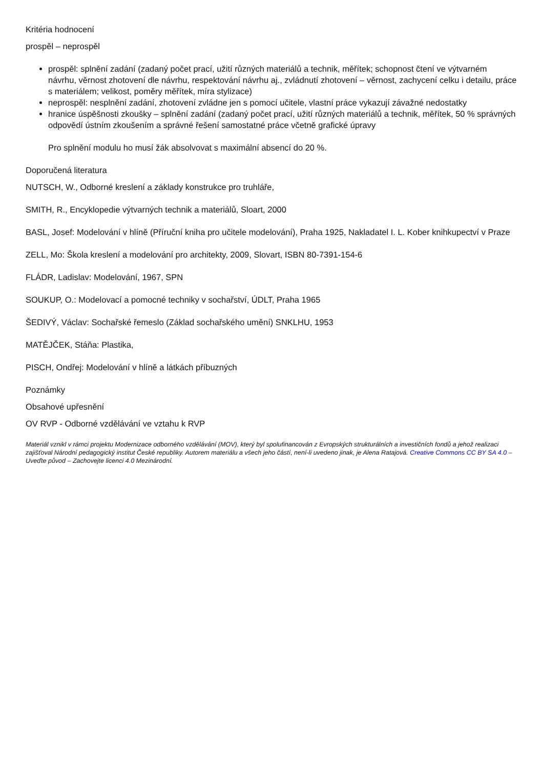Kritéria hodnocení
prospěl – neprospěl
prospěl: splnění zadání (zadaný počet prací, užití různých materiálů a technik, měřítek; schopnost čtení ve výtvarném návrhu, věrnost zhotovení dle návrhu, respektování návrhu aj., zvládnutí zhotovení – věrnost, zachycení celku i detailu, práce s materiálem; velikost, poměry měřítek, míra stylizace)
neprospěl: nesplnění zadání, zhotovení zvládne jen s pomocí učitele, vlastní práce vykazují závažné nedostatky
hranice úspěšnosti zkoušky – splnění zadání (zadaný počet prací, užití různých materiálů a technik, měřítek, 50 % správných odpovědí ústním zkoušením a správné řešení samostatné práce včetně grafické úpravy
Pro splnění modulu ho musí žák absolvovat s maximální absencí do 20 %.
Doporučená literatura
NUTSCH, W., Odborné kreslení a základy konstrukce pro truhláře,
SMITH, R., Encyklopedie výtvarných technik a materiálů, Sloart, 2000
BASL, Josef: Modelování v hlíně (Příruční kniha pro učitele modelování), Praha 1925, Nakladatel I. L. Kober knihkupectví v Praze
ZELL, Mo: Škola kreslení a modelování pro architekty, 2009, Slovart, ISBN 80-7391-154-6
FLÁDR, Ladislav: Modelování, 1967, SPN
SOUKUP, O.: Modelovací a pomocné techniky v sochařství, ÚDLT, Praha 1965
ŠEDIVÝ, Václav: Sochařské řemeslo (Základ sochařského umění) SNKLHU, 1953
MATĚJČEK, Stáňa: Plastika,
PISCH, Ondřej: Modelování v hlíně a látkách příbuzných
Poznámky
Obsahové upřesnění
OV RVP - Odborné vzdělávání ve vztahu k RVP
Materiál vznikl v rámci projektu Modernizace odborného vzdělávání (MOV), který byl spolufinancován z Evropských strukturálních a investičních fondů a jehož realizaci zajišťoval Národní pedagogický institut České republiky. Autorem materiálu a všech jeho částí, není-li uvedeno jinak, je Alena Ratajová. Creative Commons CC BY SA 4.0 – Uveďte původ – Zachovejte licenci 4.0 Mezinárodní.